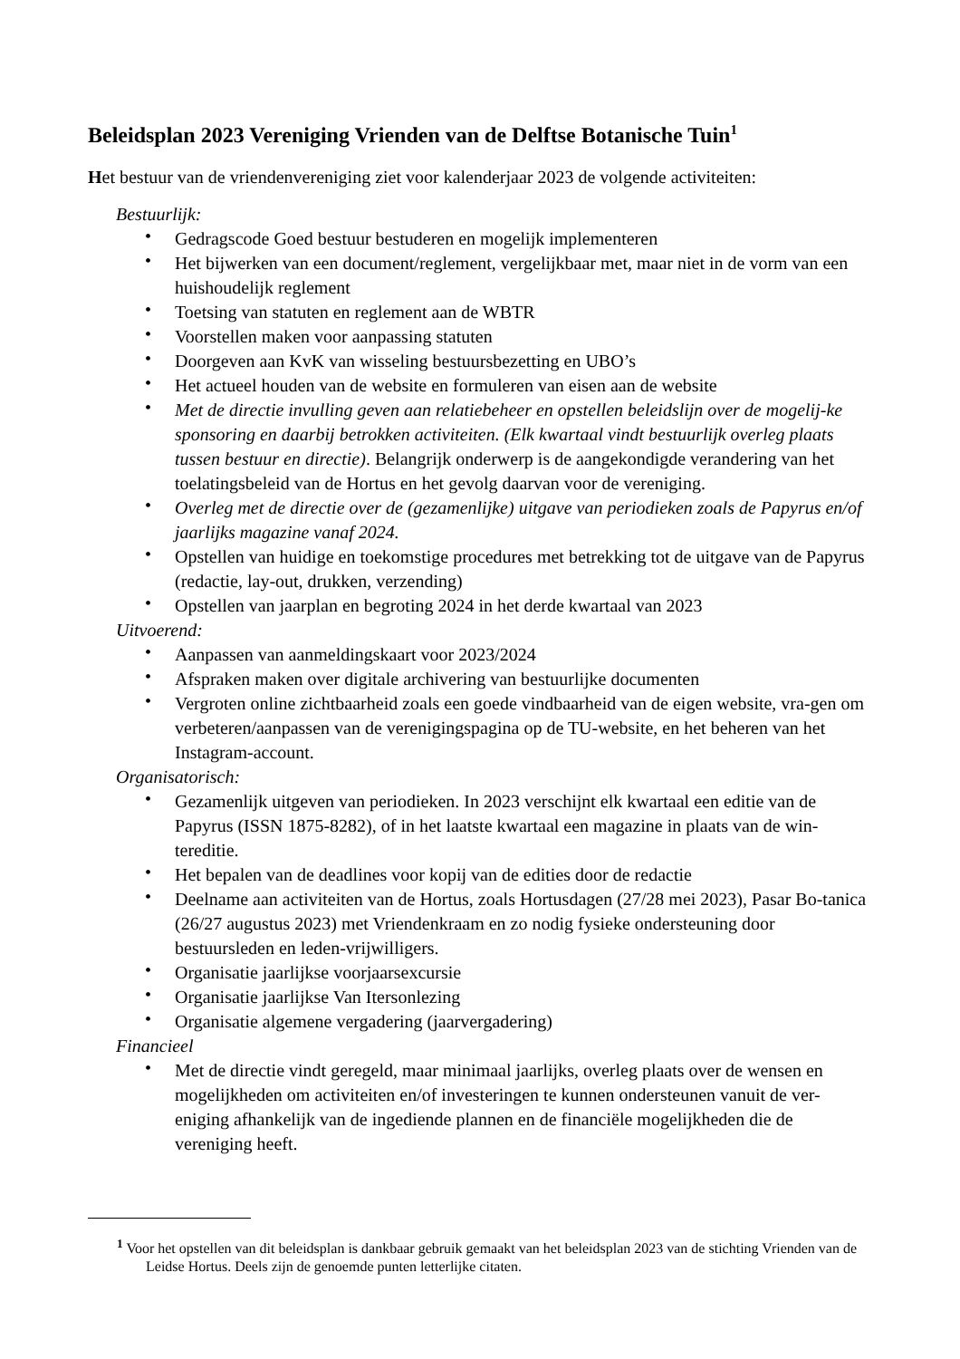Beleidsplan 2023 Vereniging Vrienden van de Delftse Botanische Tuin<sup>1</sup>
Het bestuur van de vriendenvereniging ziet voor kalenderjaar 2023 de volgende activiteiten:
Bestuurlijk:
• Gedragscode Goed bestuur bestuderen en mogelijk implementeren
• Het bijwerken van een document/reglement, vergelijkbaar met, maar niet in de vorm van een huishoudelijk reglement
• Toetsing van statuten en reglement aan de WBTR
• Voorstellen maken voor aanpassing statuten
• Doorgeven aan KvK van wisseling bestuursbezetting en UBO’s
• Het actueel houden van de website en formuleren van eisen aan de website
• Met de directie invulling geven aan relatiebeheer en opstellen beleidslijn over de mogelij-ke sponsoring en daarbij betrokken activiteiten. (Elk kwartaal vindt bestuurlijk overleg plaats tussen bestuur en directie). Belangrijk onderwerp is de aangekondigde verandering van het toelatingsbeleid van de Hortus en het gevolg daarvan voor de vereniging.
• Overleg met de directie over de (gezamenlijke) uitgave van periodieken zoals de Papyrus en/of jaarlijks magazine vanaf 2024.
• Opstellen van huidige en toekomstige procedures met betrekking tot de uitgave van de Papyrus (redactie, lay-out, drukken, verzending)
• Opstellen van jaarplan en begroting 2024 in het derde kwartaal van 2023
Uitvoerend:
• Aanpassen van aanmeldingskaart voor 2023/2024
• Afspraken maken over digitale archivering van bestuurlijke documenten
• Vergroten online zichtbaarheid zoals een goede vindbaarheid van de eigen website, vra-gen om verbeteren/aanpassen van de verenigingspagina op de TU-website, en het beheren van het Instagram-account.
Organisatorisch:
• Gezamenlijk uitgeven van periodieken. In 2023 verschijnt elk kwartaal een editie van de Papyrus (ISSN 1875-8282), of in het laatste kwartaal een magazine in plaats van de win-tereditie.
• Het bepalen van de deadlines voor kopij van de edities door de redactie
• Deelname aan activiteiten van de Hortus, zoals Hortusdagen (27/28 mei 2023), Pasar Bo-tanica (26/27 augustus 2023) met Vriendenkraam en zo nodig fysieke ondersteuning door bestuursleden en leden-vrijwilligers.
• Organisatie jaarlijkse voorjaarsexcursie
• Organisatie jaarlijkse Van Itersonlezing
• Organisatie algemene vergadering (jaarvergadering)
Financieel
• Met de directie vindt geregeld, maar minimaal jaarlijks, overleg plaats over de wensen en mogelijkheden om activiteiten en/of investeringen te kunnen ondersteunen vanuit de ver-eniging afhankelijk van de ingediende plannen en de financiële mogelijkheden die de vereniging heeft.
<sup>1</sup> Voor het opstellen van dit beleidsplan is dankbaar gebruik gemaakt van het beleidsplan 2023 van de stichting Vrienden van de Leidse Hortus. Deels zijn de genoemde punten letterlijke citaten.